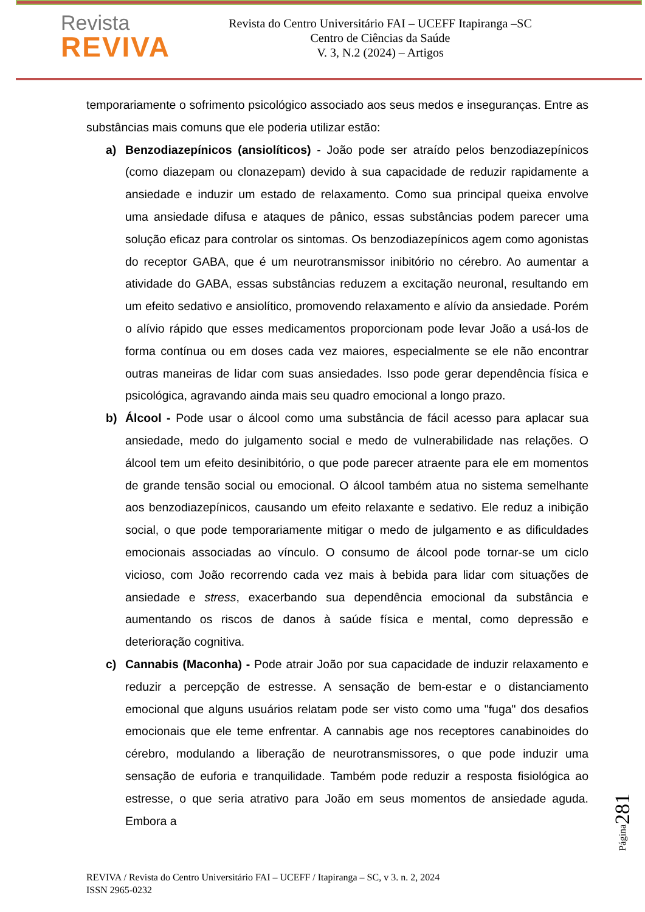Revista
REVIVA
Revista do Centro Universitário FAI – UCEFF Itapiranga –SC
Centro de Ciências da Saúde
V. 3, N.2 (2024) – Artigos
temporariamente o sofrimento psicológico associado aos seus medos e inseguranças. Entre as substâncias mais comuns que ele poderia utilizar estão:
a) Benzodiazepínicos (ansiolíticos) - João pode ser atraído pelos benzodiazepínicos (como diazepam ou clonazepam) devido à sua capacidade de reduzir rapidamente a ansiedade e induzir um estado de relaxamento. Como sua principal queixa envolve uma ansiedade difusa e ataques de pânico, essas substâncias podem parecer uma solução eficaz para controlar os sintomas. Os benzodiazepínicos agem como agonistas do receptor GABA, que é um neurotransmissor inibitório no cérebro. Ao aumentar a atividade do GABA, essas substâncias reduzem a excitação neuronal, resultando em um efeito sedativo e ansiolítico, promovendo relaxamento e alívio da ansiedade. Porém o alívio rápido que esses medicamentos proporcionam pode levar João a usá-los de forma contínua ou em doses cada vez maiores, especialmente se ele não encontrar outras maneiras de lidar com suas ansiedades. Isso pode gerar dependência física e psicológica, agravando ainda mais seu quadro emocional a longo prazo.
b) Álcool - Pode usar o álcool como uma substância de fácil acesso para aplacar sua ansiedade, medo do julgamento social e medo de vulnerabilidade nas relações. O álcool tem um efeito desinibitório, o que pode parecer atraente para ele em momentos de grande tensão social ou emocional. O álcool também atua no sistema semelhante aos benzodiazepínicos, causando um efeito relaxante e sedativo. Ele reduz a inibição social, o que pode temporariamente mitigar o medo de julgamento e as dificuldades emocionais associadas ao vínculo. O consumo de álcool pode tornar-se um ciclo vicioso, com João recorrendo cada vez mais à bebida para lidar com situações de ansiedade e stress, exacerbando sua dependência emocional da substância e aumentando os riscos de danos à saúde física e mental, como depressão e deterioração cognitiva.
c) Cannabis (Maconha) - Pode atrair João por sua capacidade de induzir relaxamento e reduzir a percepção de estresse. A sensação de bem-estar e o distanciamento emocional que alguns usuários relatam pode ser visto como uma "fuga" dos desafios emocionais que ele teme enfrentar. A cannabis age nos receptores canabinoides do cérebro, modulando a liberação de neurotransmissores, o que pode induzir uma sensação de euforia e tranquilidade. Também pode reduzir a resposta fisiológica ao estresse, o que seria atrativo para João em seus momentos de ansiedade aguda. Embora a
Página281
REVIVA / Revista do Centro Universitário FAI – UCEFF / Itapiranga – SC, v 3. n. 2, 2024
ISSN 2965-0232